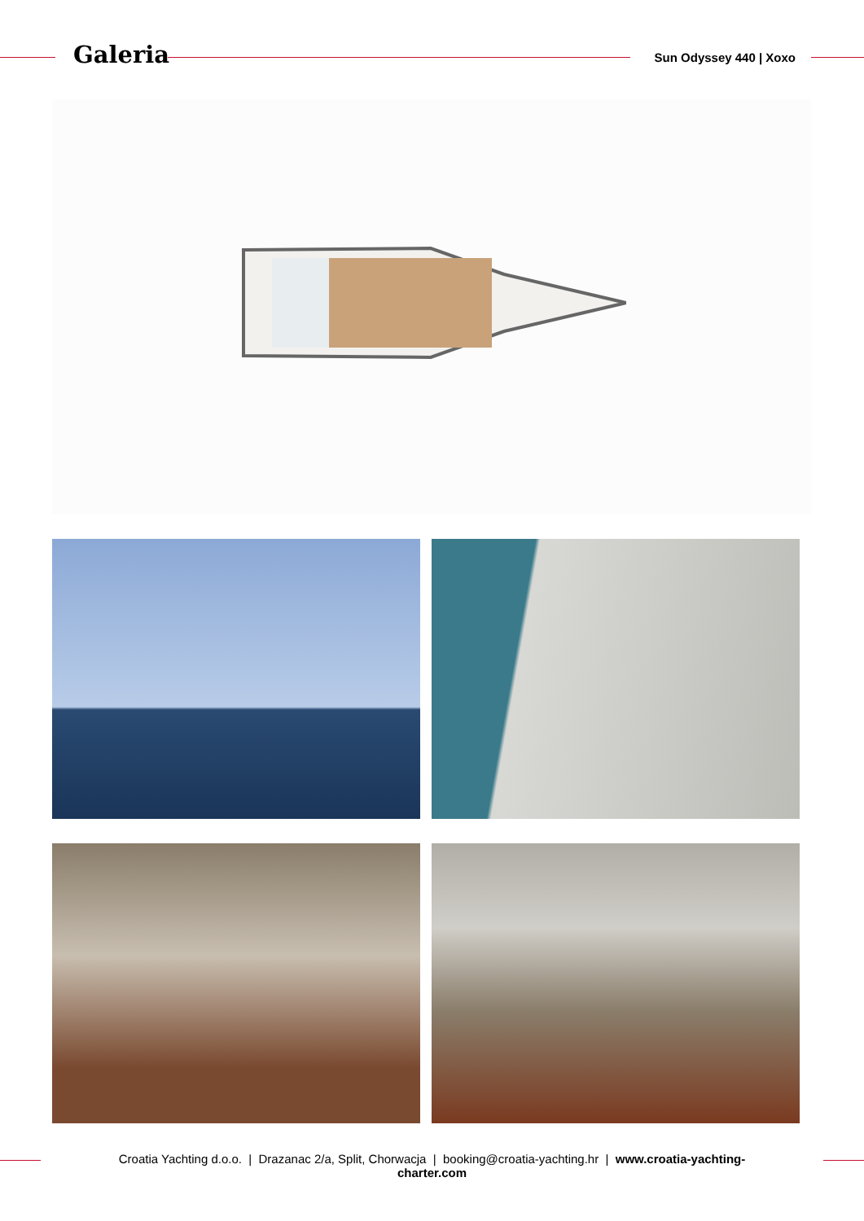Galeria Sun Odyssey 440 | Xoxo
Croatia Yachting d.o.o. | Drazanac 2/a, Split, Chorwacja | booking@croatia-yachting.hr | www.croatia-yachting-
charter.com